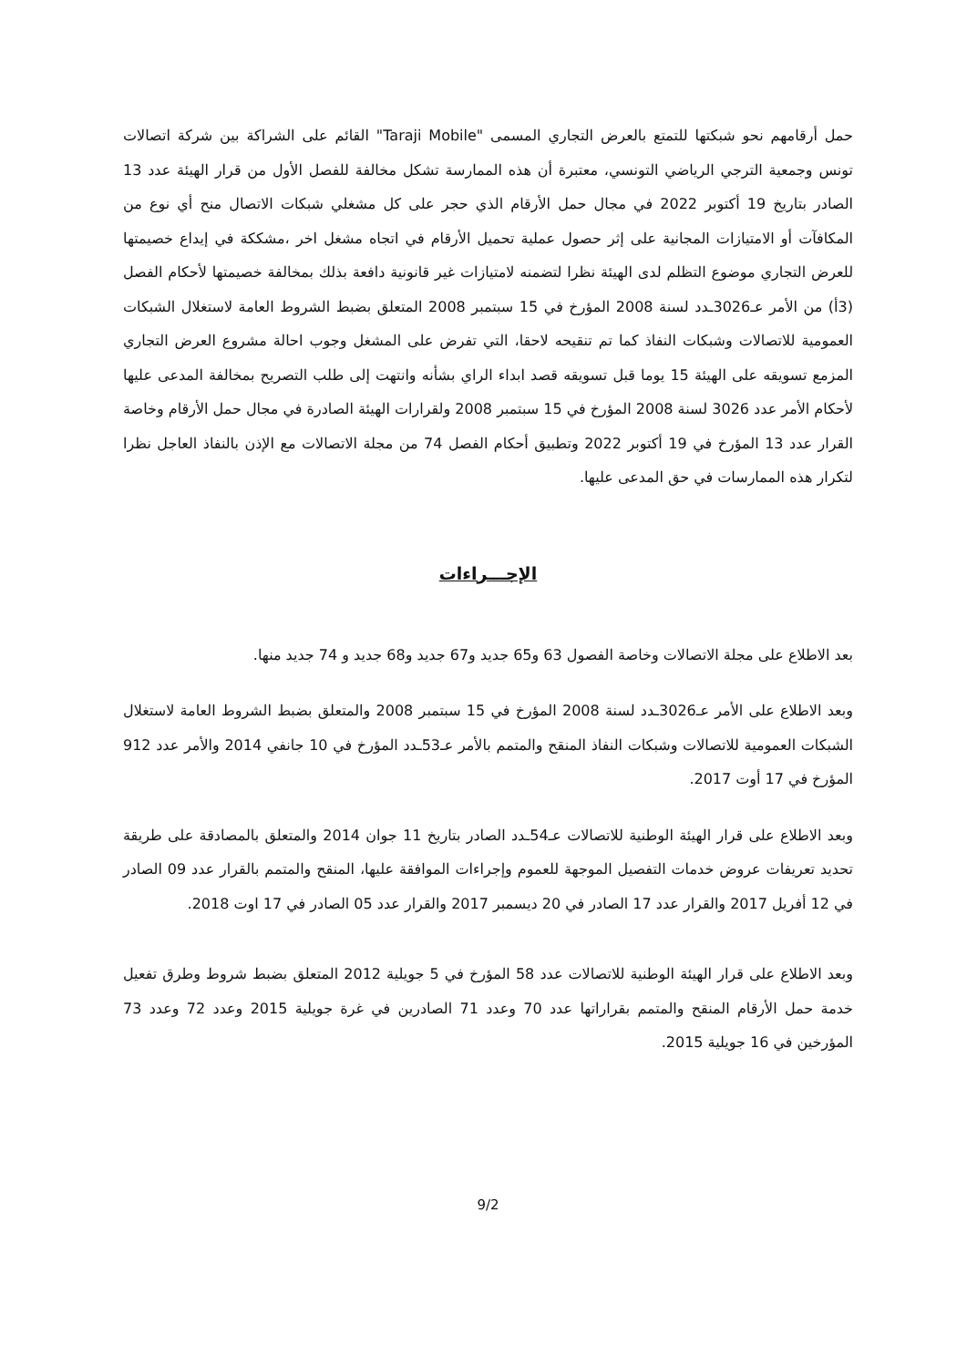حمل أرقامهم نحو شبكتها للتمتع بالعرض التجاري المسمى "Taraji Mobile" القائم على الشراكة بين شركة اتصالات تونس وجمعية الترجي الرياضي التونسي، معتبرة أن هذه الممارسة تشكل مخالفة للفصل الأول من قرار الهيئة عدد 13 الصادر بتاريخ 19 أكتوبر 2022 في مجال حمل الأرقام الذي حجر على كل مشغلي شبكات الاتصال منح أي نوع من المكافآت أو الامتيازات المجانية على إثر حصول عملية تحميل الأرقام في اتجاه مشغل اخر ،مشككة في إيداع خصيمتها للعرض التجاري موضوع التظلم لدى الهيئة نظرا لتضمنه لامتيازات غير قانونية دافعة بذلك بمخالفة خصيمتها لأحكام الفصل (3أ) من الأمر عـ3026ـدد لسنة 2008 المؤرخ في 15 سبتمبر 2008 المتعلق بضبط الشروط العامة لاستغلال الشبكات العمومية للاتصالات وشبكات النفاذ كما تم تنقيحه لاحقا، التي تفرض على المشغل وجوب احالة مشروع العرض التجاري المزمع تسويقه على الهيئة 15 يوما قبل تسويقه قصد ابداء الراي بشأنه وانتهت إلى طلب التصريح بمخالفة المدعى عليها لأحكام الأمر عدد 3026 لسنة 2008 المؤرخ في 15 سبتمبر 2008 ولقرارات الهيئة الصادرة في مجال حمل الأرقام وخاصة القرار عدد 13 المؤرخ في 19 أكتوبر 2022 وتطبيق أحكام الفصل 74 من مجلة الاتصالات مع الإذن بالنفاذ العاجل نظرا لتكرار هذه الممارسات في حق المدعى عليها.
الإجـــراءات
بعد الاطلاع على مجلة الاتصالات وخاصة الفصول 63 و65 جديد و67 جديد و68 جديد و 74 جديد منها.
وبعد الاطلاع على الأمر عـ3026ـدد لسنة 2008 المؤرخ في 15 سبتمبر 2008 والمتعلق بضبط الشروط العامة لاستغلال الشبكات العمومية للاتصالات وشبكات النفاذ المنقح والمتمم بالأمر عـ53ـدد المؤرخ في 10 جانفي 2014 والأمر عدد 912 المؤرخ في 17 أوت 2017.
وبعد الاطلاع على قرار الهيئة الوطنية للاتصالات عـ54ـدد الصادر بتاريخ 11 جوان 2014 والمتعلق بالمصادقة على طريقة تحديد تعريفات عروض خدمات التفصيل الموجهة للعموم وإجراءات الموافقة عليها، المنقح والمتمم بالقرار عدد 09 الصادر في 12 أفريل 2017 والقرار عدد 17 الصادر في 20 ديسمبر 2017 والقرار عدد 05 الصادر في 17 اوت 2018.
وبعد الاطلاع على قرار الهيئة الوطنية للاتصالات عدد 58 المؤرخ في 5 جويلية 2012 المتعلق بضبط شروط وطرق تفعيل خدمة حمل الأرقام المنقح والمتمم بقراراتها عدد 70 وعدد 71 الصادرين في غرة جويلية 2015 وعدد 72 وعدد 73 المؤرخين في 16 جويلية 2015.
9/2